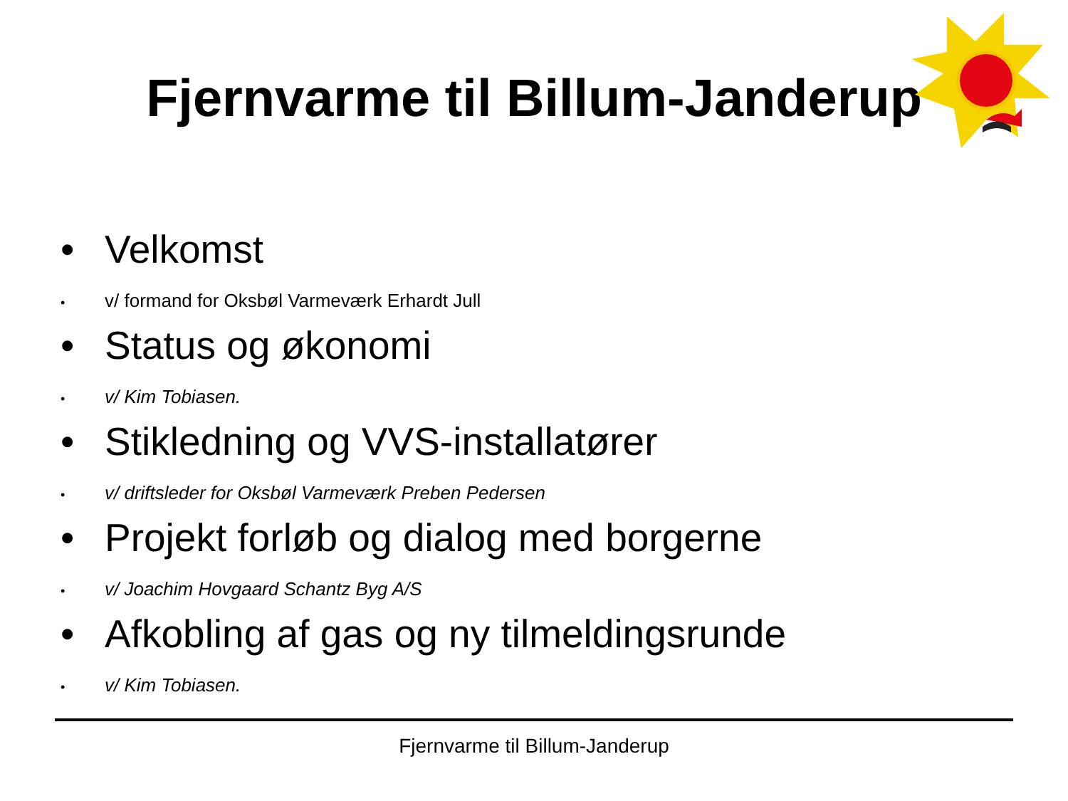Fjernvarme til Billum-Janderup
• Velkomst
• v/ formand for Oksbøl Varmeværk Erhardt Jull
• Status og økonomi
• v/ Kim Tobiasen.
• Stikledning og VVS-installatører
• v/ driftsleder for Oksbøl Varmeværk Preben Pedersen
• Projekt forløb og dialog med borgerne
• v/ Joachim Hovgaard Schantz Byg A/S
• Afkobling af gas og ny tilmeldingsrunde
• v/ Kim Tobiasen.
Fjernvarme til Billum-Janderup